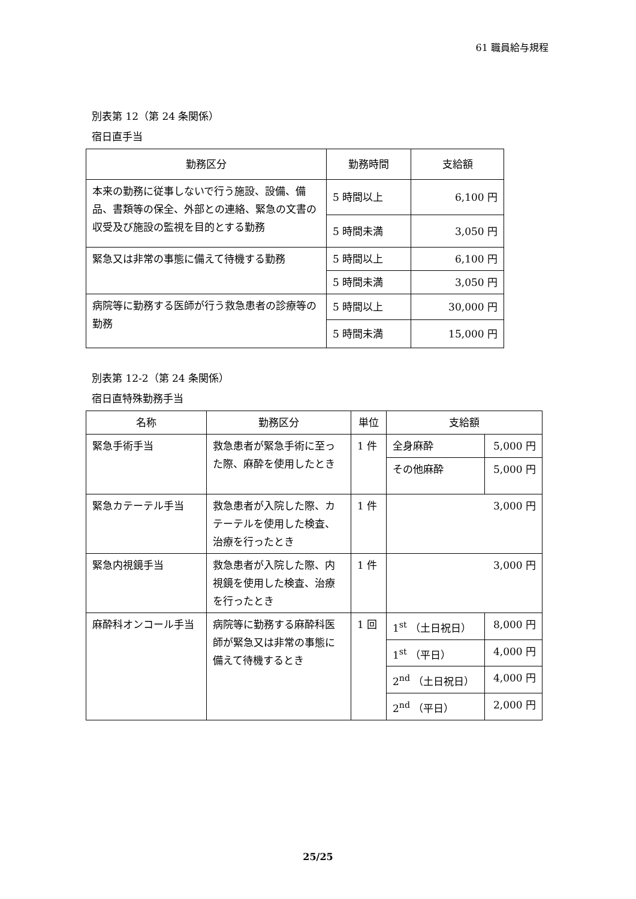61 職員給与規程
別表第 12（第 24 条関係）
宿日直手当
| 勤務区分 | 勤務時間 | 支給額 |
| --- | --- | --- |
| 本来の勤務に従事しないで行う施設、設備、備品、書類等の保全、外部との連絡、緊急の文書の収受及び施設の監視を目的とする勤務 | 5 時間以上 | 6,100 円 |
| | 5 時間未満 | 3,050 円 |
| 緊急又は非常の事態に備えて待機する勤務 | 5 時間以上 | 6,100 円 |
| | 5 時間未満 | 3,050 円 |
| 病院等に勤務する医師が行う救急患者の診療等の勤務 | 5 時間以上 | 30,000 円 |
| | 5 時間未満 | 15,000 円 |
別表第 12-2（第 24 条関係）
宿日直特殊勤務手当
| 名称 | 勤務区分 | 単位 | 支給額 | |
| --- | --- | --- | --- | --- |
| 緊急手術手当 | 救急患者が緊急手術に至った際、麻酔を使用したとき | 1 件 | 全身麻酔 | 5,000 円 |
| | | | その他麻酔 | 5,000 円 |
| 緊急カテーテル手当 | 救急患者が入院した際、カテーテルを使用した検査、治療を行ったとき | 1 件 | 3,000 円 | |
| 緊急内視鏡手当 | 救急患者が入院した際、内視鏡を使用した検査、治療を行ったとき | 1 件 | 3,000 円 | |
| 麻酔科オンコール手当 | 病院等に勤務する麻酔科医師が緊急又は非常の事態に備えて待機するとき | 1 回 | 1<sup>st</sup> （土日祝日） | 8,000 円 |
| | | | 1<sup>st</sup> （平日） | 4,000 円 |
| | | | 2<sup>nd</sup> （土日祝日） | 4,000 円 |
| | | | 2<sup>nd</sup> （平日） | 2,000 円 |
25/25